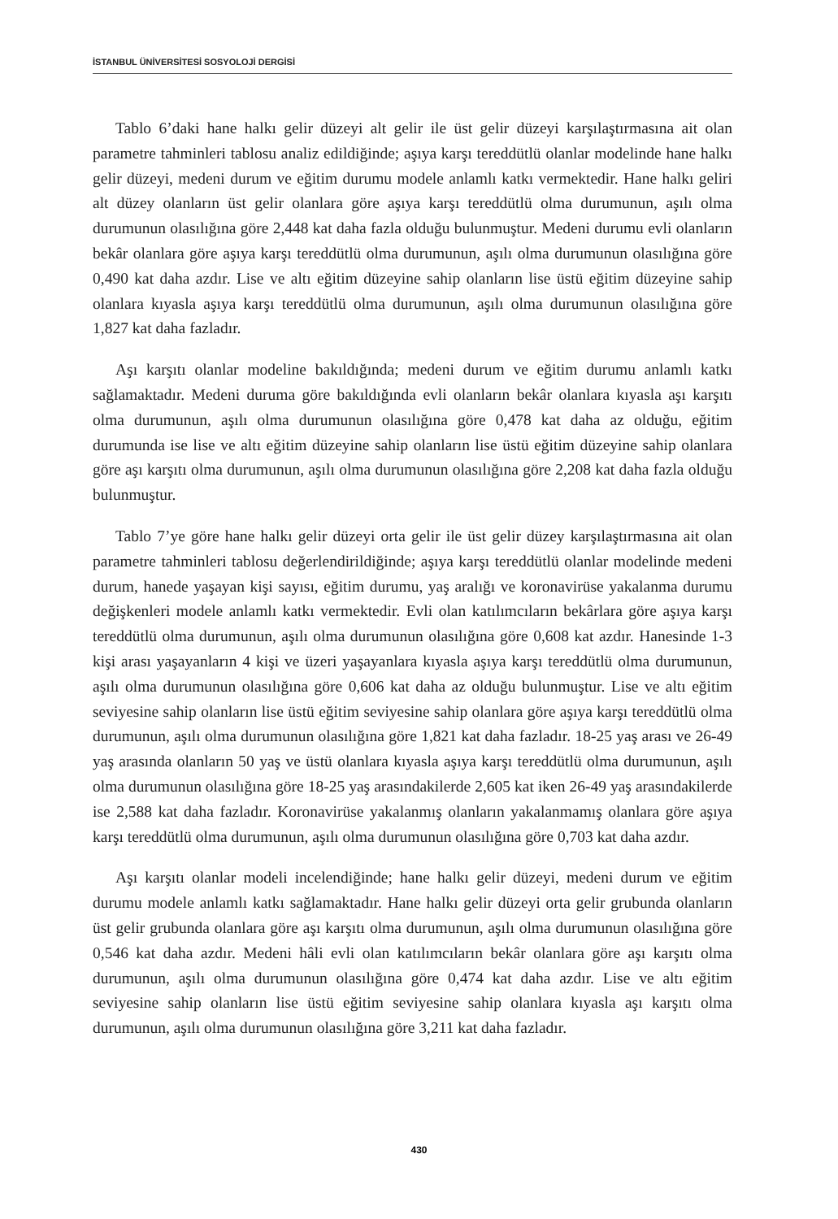İSTANBUL ÜNİVERSİTESİ SOSYOLOJİ DERGİSİ
Tablo 6’daki hane halkı gelir düzeyi alt gelir ile üst gelir düzeyi karşılaştırmasına ait olan parametre tahminleri tablosu analiz edildiğinde; aşıya karşı tereddütlü olanlar modelinde hane halkı gelir düzeyi, medeni durum ve eğitim durumu modele anlamlı katkı vermektedir. Hane halkı geliri alt düzey olanların üst gelir olanlara göre aşıya karşı tereddütlü olma durumunun, aşılı olma durumunun olasılığına göre 2,448 kat daha fazla olduğu bulunmuştur. Medeni durumu evli olanların bekâr olanlara göre aşıya karşı tereddütlü olma durumunun, aşılı olma durumunun olasılığına göre 0,490 kat daha azdır. Lise ve altı eğitim düzeyine sahip olanların lise üstü eğitim düzeyine sahip olanlara kıyasla aşıya karşı tereddütlü olma durumunun, aşılı olma durumunun olasılığına göre 1,827 kat daha fazladır.
Aşı karşıtı olanlar modeline bakıldığında; medeni durum ve eğitim durumu anlamlı katkı sağlamaktadır. Medeni duruma göre bakıldığında evli olanların bekâr olanlara kıyasla aşı karşıtı olma durumunun, aşılı olma durumunun olasılığına göre 0,478 kat daha az olduğu, eğitim durumunda ise lise ve altı eğitim düzeyine sahip olanların lise üstü eğitim düzeyine sahip olanlara göre aşı karşıtı olma durumunun, aşılı olma durumunun olasılığına göre 2,208 kat daha fazla olduğu bulunmuştur.
Tablo 7’ye göre hane halkı gelir düzeyi orta gelir ile üst gelir düzey karşılaştırmasına ait olan parametre tahminleri tablosu değerlendirildiğinde; aşıya karşı tereddütlü olanlar modelinde medeni durum, hanede yaşayan kişi sayısı, eğitim durumu, yaş aralığı ve koronavirüse yakalanma durumu değişkenleri modele anlamlı katkı vermektedir. Evli olan katılımcıların bekârlara göre aşıya karşı tereddütlü olma durumunun, aşılı olma durumunun olasılığına göre 0,608 kat azdır. Hanesinde 1-3 kişi arası yaşayanların 4 kişi ve üzeri yaşayanlara kıyasla aşıya karşı tereddütlü olma durumunun, aşılı olma durumunun olasılığına göre 0,606 kat daha az olduğu bulunmuştur. Lise ve altı eğitim seviyesine sahip olanların lise üstü eğitim seviyesine sahip olanlara göre aşıya karşı tereddütlü olma durumunun, aşılı olma durumunun olasılığına göre 1,821 kat daha fazladır. 18-25 yaş arası ve 26-49 yaş arasında olanların 50 yaş ve üstü olanlara kıyasla aşıya karşı tereddütlü olma durumunun, aşılı olma durumunun olasılığına göre 18-25 yaş arasındakilerde 2,605 kat iken 26-49 yaş arasındakilerde ise 2,588 kat daha fazladır. Koronavirüse yakalanmış olanların yakalanmamış olanlara göre aşıya karşı tereddütlü olma durumunun, aşılı olma durumunun olasılığına göre 0,703 kat daha azdır.
Aşı karşıtı olanlar modeli incelendiğinde; hane halkı gelir düzeyi, medeni durum ve eğitim durumu modele anlamlı katkı sağlamaktadır. Hane halkı gelir düzeyi orta gelir grubunda olanların üst gelir grubunda olanlara göre aşı karşıtı olma durumunun, aşılı olma durumunun olasılığına göre 0,546 kat daha azdır. Medeni hâli evli olan katılımcıların bekâr olanlara göre aşı karşıtı olma durumunun, aşılı olma durumunun olasılığına göre 0,474 kat daha azdır. Lise ve altı eğitim seviyesine sahip olanların lise üstü eğitim seviyesine sahip olanlara kıyasla aşı karşıtı olma durumunun, aşılı olma durumunun olasılığına göre 3,211 kat daha fazladır.
430